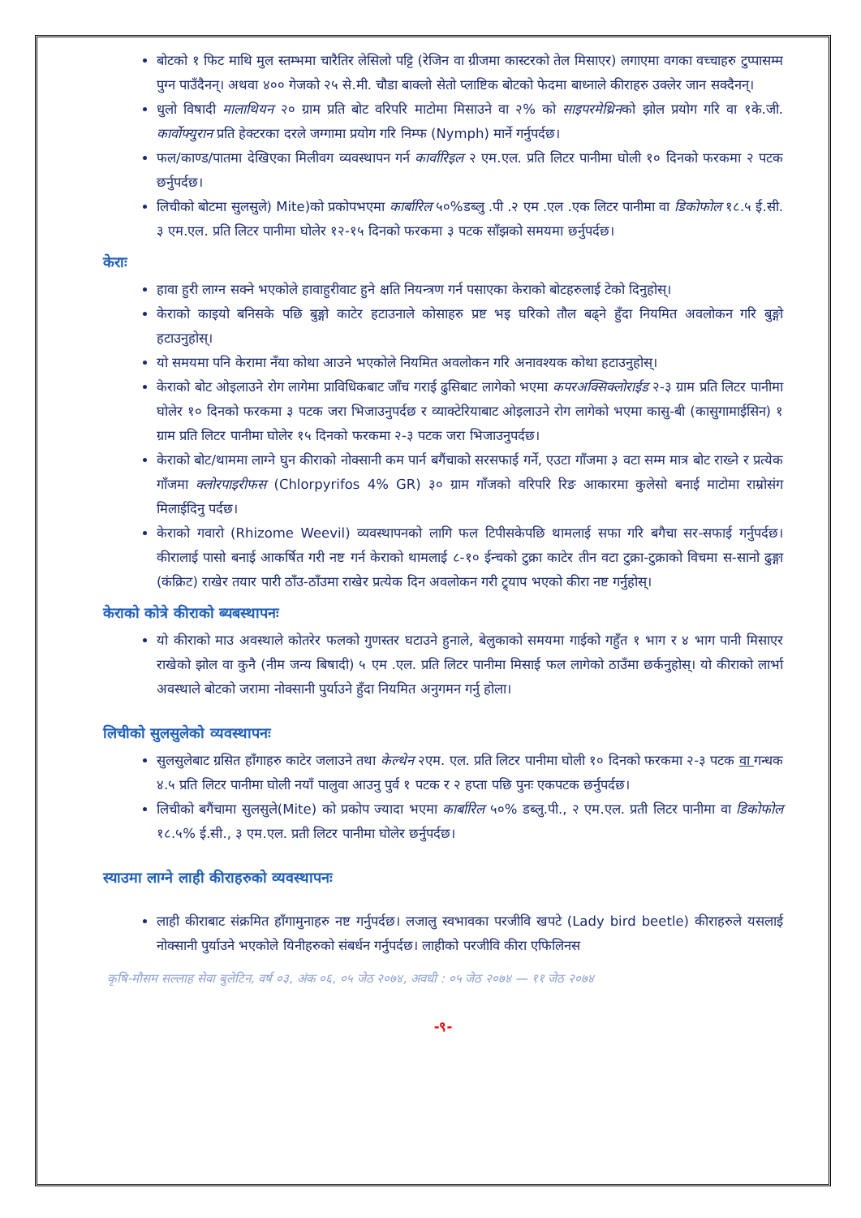बोटको १ फिट माथि मुल स्तम्भमा चारैतिर लेसिलो पट्टि (रेजिन वा ग्रीजमा कास्टरको तेल मिसाएर) लगाएमा वगका वच्चाहरु टुप्पासम्म पुग्न पाउँदैनन्। अथवा ४०० गेजको २५ से.मी. चौडा बाक्लो सेतो प्लाष्टिक बोटको फेदमा बाध्नाले कीराहरु उक्लेर जान सक्दैनन्।
धुलो विषादी मालाथियन २० ग्राम प्रति बोट वरिपरि माटोमा मिसाउने वा २% को साइपरमेथ्रिनको झोल प्रयोग गरि वा १के.जी. कार्वोफ्युरान प्रति हेक्टरका दरले जग्गामा प्रयोग गरि निम्फ (Nymph) मार्ने गर्नुपर्दछ।
फल/काण्ड/पातमा देखिएका मिलीवग व्यवस्थापन गर्न कार्वारिइल २ एम.एल. प्रति लिटर पानीमा घोली १० दिनको फरकमा २ पटक छर्नुपर्दछ।
लिचीको बोटमा सुलसुले) Mite)को प्रकोपभएमा कार्बारिल ५०%डब्लु .पी .२ एम .एल .एक लिटर पानीमा वा डिकोफोल १८.५ ई.सी. ३ एम.एल. प्रति लिटर पानीमा घोलेर १२-१५ दिनको फरकमा ३ पटक साँझको समयमा छर्नुपर्दछ।
केराः
हावा हुरी लाग्न सक्ने भएकोले हावाहुरीवाट हुने क्षति नियन्त्रण गर्न पसाएका केराको बोटहरुलाई टेको दिनुहोस्।
केराको काइयो बनिसके पछि बुङ्गो काटेर हटाउनाले कोसाहरु प्रष्ट भइ घरिको तौल बढ्ने हुँदा नियमित अवलोकन गरि बुङ्गो हटाउनुहोस्।
यो समयमा पनि केरामा नँया कोथा आउने भएकोले नियमित अवलोकन गरि अनावश्यक कोथा हटाउनुहोस्।
केराको बोट ओइलाउने रोग लागेमा प्राविधिकबाट जाँच गराई ढुसिबाट लागेको भएमा कपरअक्सिक्लोराईड २-३ ग्राम प्रति लिटर पानीमा घोलेर १० दिनको फरकमा ३ पटक जरा भिजाउनुपर्दछ र व्याक्टेरियाबाट ओइलाउने रोग लागेको भएमा कासु-बी (कासुगामाईसिन) १ ग्राम प्रति लिटर पानीमा घोलेर १५ दिनको फरकमा २-३ पटक जरा भिजाउनुपर्दछ।
केराको बोट/थाममा लाग्ने घुन कीराको नोक्सानी कम पार्न बगैंचाको सरसफाई गर्ने, एउटा गाँजमा ३ वटा सम्म मात्र बोट राख्ने र प्रत्येक गाँजमा क्लोरपाइरीफस (Chlorpyrifos 4% GR) ३० ग्राम गाँजको वरिपरि रिङ आकारमा कुलेसो बनाई माटोमा राम्रोसंग मिलाईदिनु पर्दछ।
केराको गवारो (Rhizome Weevil) व्यवस्थापनको लागि फल टिपीसकेपछि थामलाई सफा गरि बगैचा सर-सफाई गर्नुपर्दछ। कीरालाई पासो बनाई आकर्षित गरी नष्ट गर्न केराको थामलाई ८-१० ईन्चको टुक्रा काटेर तीन वटा टुक्रा-टुक्राको विचमा स-सानो ढुङ्गा (कंक्रिट) राखेर तयार पारी ठाँउ-ठाँउमा राखेर प्रत्येक दिन अवलोकन गरी ट्र्याप भएको कीरा नष्ट गर्नुहोस्।
केराको कोत्रे कीराको ब्यबस्थापनः
यो कीराको माउ अवस्थाले कोतरेर फलको गुणस्तर घटाउने हुनाले, बेलुकाको समयमा गाईको गहुँत १ भाग र ४ भाग पानी मिसाएर राखेको झोल वा कुनै (नीम जन्य बिषादी) ५ एम .एल. प्रति लिटर पानीमा मिसाई फल लागेको ठाउँमा छर्कनुहोस्। यो कीराको लार्भा अवस्थाले बोटको जरामा नोक्सानी पुर्याउने हुँदा नियमित अनुगमन गर्नु होला।
लिचीको सुलसुलेको व्यवस्थापनः
सुलसुलेबाट ग्रसित हाँगाहरु काटेर जलाउने तथा केल्थेन २एम. एल. प्रति लिटर पानीमा घोली १० दिनको फरकमा २-३ पटक वा गन्धक ४.५ प्रति लिटर पानीमा घोली नयाँ पालुवा आउनु पुर्व १ पटक र २ हप्ता पछि पुनः एकपटक छर्नुपर्दछ।
लिचीको बगैंचामा सुलसुले(Mite) को प्रकोप ज्यादा भएमा कार्बारिल ५०% डब्लु.पी., २ एम.एल. प्रती लिटर पानीमा वा डिकोफोल १८.५% ई.सी., ३ एम.एल. प्रती लिटर पानीमा घोलेर छर्नुपर्दछ।
स्याउमा लाग्ने लाही कीराहरुको व्यवस्थापनः
लाही कीराबाट संक्रमित हाँगामुनाहरु नष्ट गर्नुपर्दछ। लजालु स्वभावका परजीवि खपटे (Lady bird beetle) कीराहरुले यसलाई नोक्सानी पुर्याउने भएकोले यिनीहरुको संबर्धन गर्नुपर्दछ। लाहीको परजीवि कीरा एफिलिनस
कृषि-मौसम सल्लाह सेवा बुलेटिन, वर्ष ०३, अंक ०६, ०५ जेठ २०७४, अवधी : ०५ जेठ २०७४ — ११ जेठ २०७४
-९-